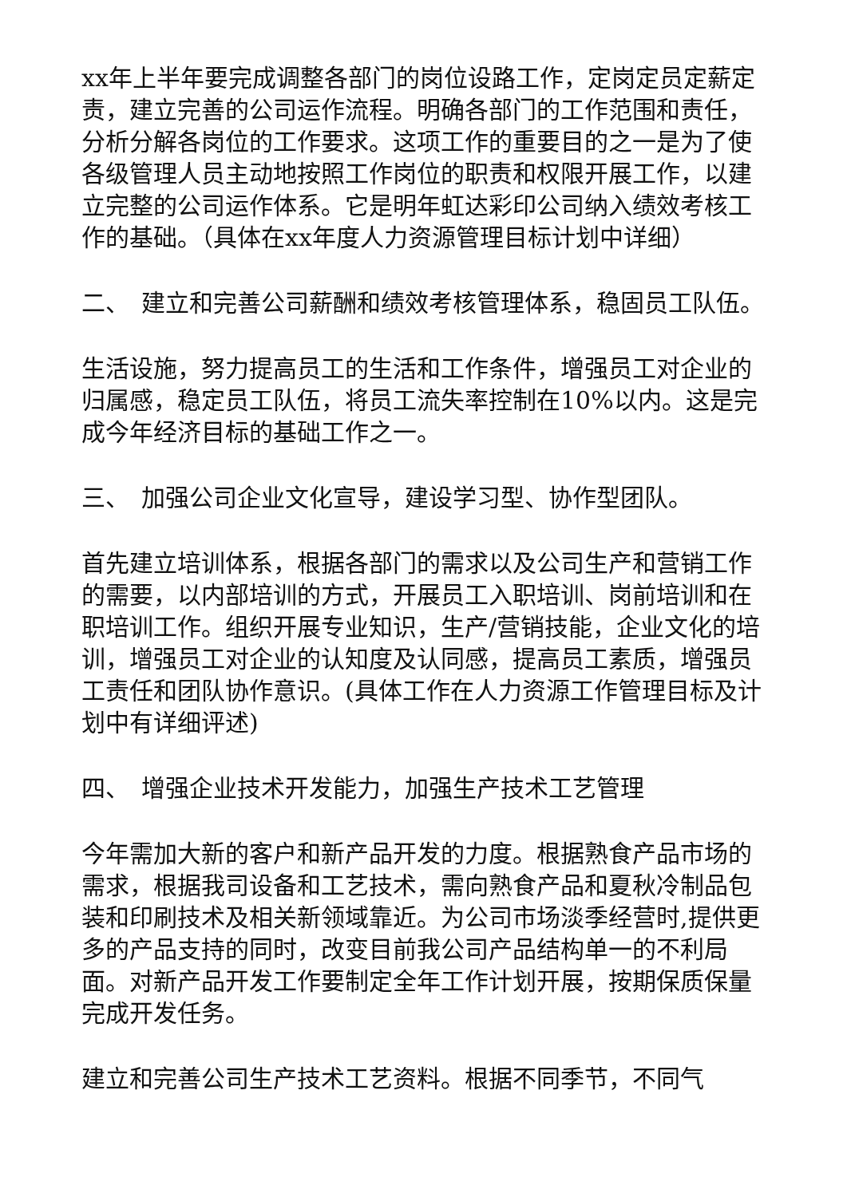xx年上半年要完成调整各部门的岗位设路工作，定岗定员定薪定责，建立完善的公司运作流程。明确各部门的工作范围和责任，分析分解各岗位的工作要求。这项工作的重要目的之一是为了使各级管理人员主动地按照工作岗位的职责和权限开展工作，以建立完整的公司运作体系。它是明年虹达彩印公司纳入绩效考核工作的基础。（具体在xx年度人力资源管理目标计划中详细）
二、　建立和完善公司薪酬和绩效考核管理体系，稳固员工队伍。
生活设施，努力提高员工的生活和工作条件，增强员工对企业的归属感，稳定员工队伍，将员工流失率控制在10%以内。这是完成今年经济目标的基础工作之一。
三、　加强公司企业文化宣导，建设学习型、协作型团队。
首先建立培训体系，根据各部门的需求以及公司生产和营销工作的需要，以内部培训的方式，开展员工入职培训、岗前培训和在职培训工作。组织开展专业知识，生产/营销技能，企业文化的培训，增强员工对企业的认知度及认同感，提高员工素质，增强员工责任和团队协作意识。(具体工作在人力资源工作管理目标及计划中有详细评述)
四、　增强企业技术开发能力，加强生产技术工艺管理
今年需加大新的客户和新产品开发的力度。根据熟食产品市场的需求，根据我司设备和工艺技术，需向熟食产品和夏秋冷制品包装和印刷技术及相关新领域靠近。为公司市场淡季经营时,提供更多的产品支持的同时，改变目前我公司产品结构单一的不利局面。对新产品开发工作要制定全年工作计划开展，按期保质保量完成开发任务。
建立和完善公司生产技术工艺资料。根据不同季节，不同气